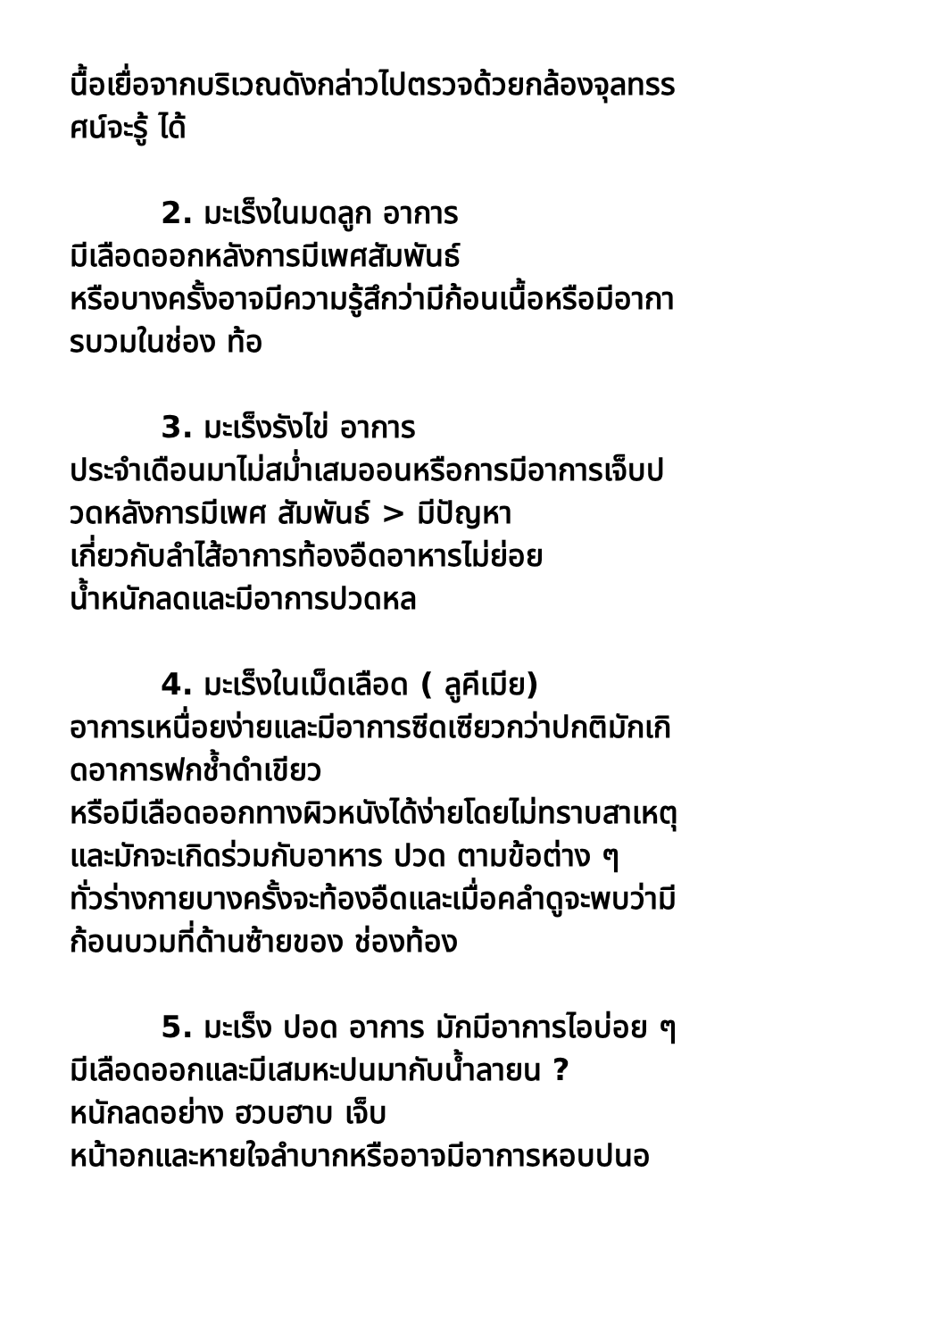นื้อเยื่อจากบริเวณดังกล่าวไปตรวจด้วยกล้องจุลทรร
ศน์จะรู้ ได้
2. มะเร็งในมดลูก อาการ
มีเลือดออกหลังการมีเพศสัมพันธ์
หรือบางครั้งอาจมีความรู้สึกว่ามีก้อนเนื้อหรือมีอากา
รบวมในช่อง ท้อ
3. มะเร็งรังไข่ อาการ
ประจำเดือนมาไม่สม่ำเสมออนหรือการมีอาการเจ็บป
วดหลังการมีเพศ สัมพันธ์ > มีปัญหา
เกี่ยวกับลำไส้อาการท้องอืดอาหารไม่ย่อย
น้ำหนักลดและมีอาการปวดหล
4. มะเร็งในเม็ดเลือด ( ลูคีเมีย)
อาการเหนื่อยง่ายและมีอาการซีดเซียวกว่าปกติมักเกิ
ดอาการฟกช้ำดำเขียว
หรือมีเลือดออกทางผิวหนังได้ง่ายโดยไม่ทราบสาเหตุ
และมักจะเกิดร่วมกับอาหาร ปวด ตามข้อต่าง ๆ
ทั่วร่างกายบางครั้งจะท้องอืดและเมื่อคลำดูจะพบว่ามี
ก้อนบวมที่ด้านซ้ายของ ช่องท้อง
5. มะเร็ง ปอด อาการ มักมีอาการไอบ่อย ๆ
มีเลือดออกและมีเสมหะปนมากับน้ำลายน ?
หนักลดอย่าง ฮวบฮาบ เจ็บ
หน้าอกและหายใจลำบากหรืออาจมีอาการหอบปนอ